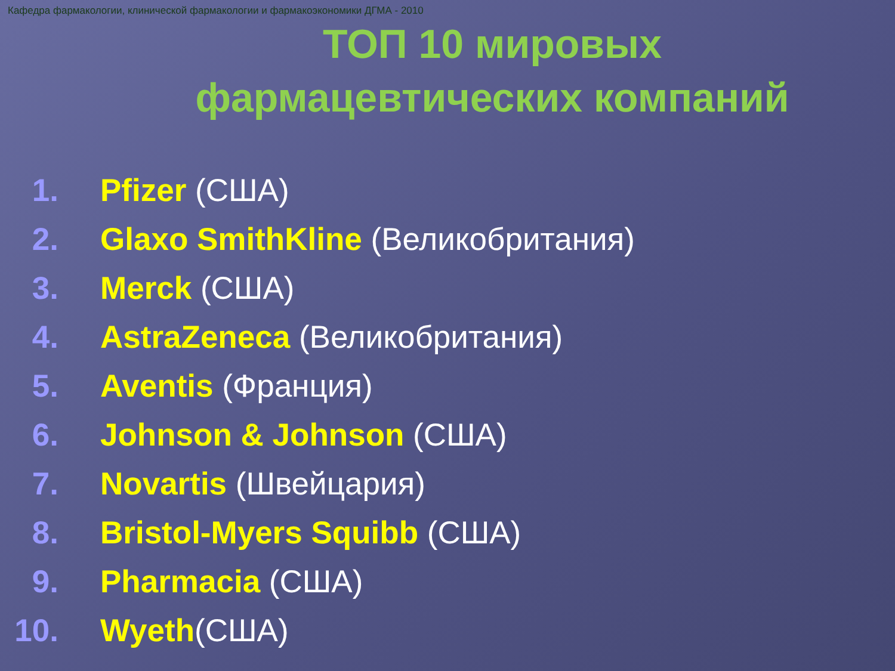Кафедра фармакологии, клинической фармакологии и фармакоэкономики ДГМА - 2010
ТОП 10 мировых
фармацевтических компаний
1. Pfizer (США)
2. Glaxo SmithKline (Великобритания)
3. Merck (США)
4. AstraZeneca (Великобритания)
5. Aventis (Франция)
6. Johnson & Johnson (США)
7. Novartis (Швейцария)
8. Bristol-Myers Squibb (США)
9. Pharmacia (США)
10. Wyeth(США)